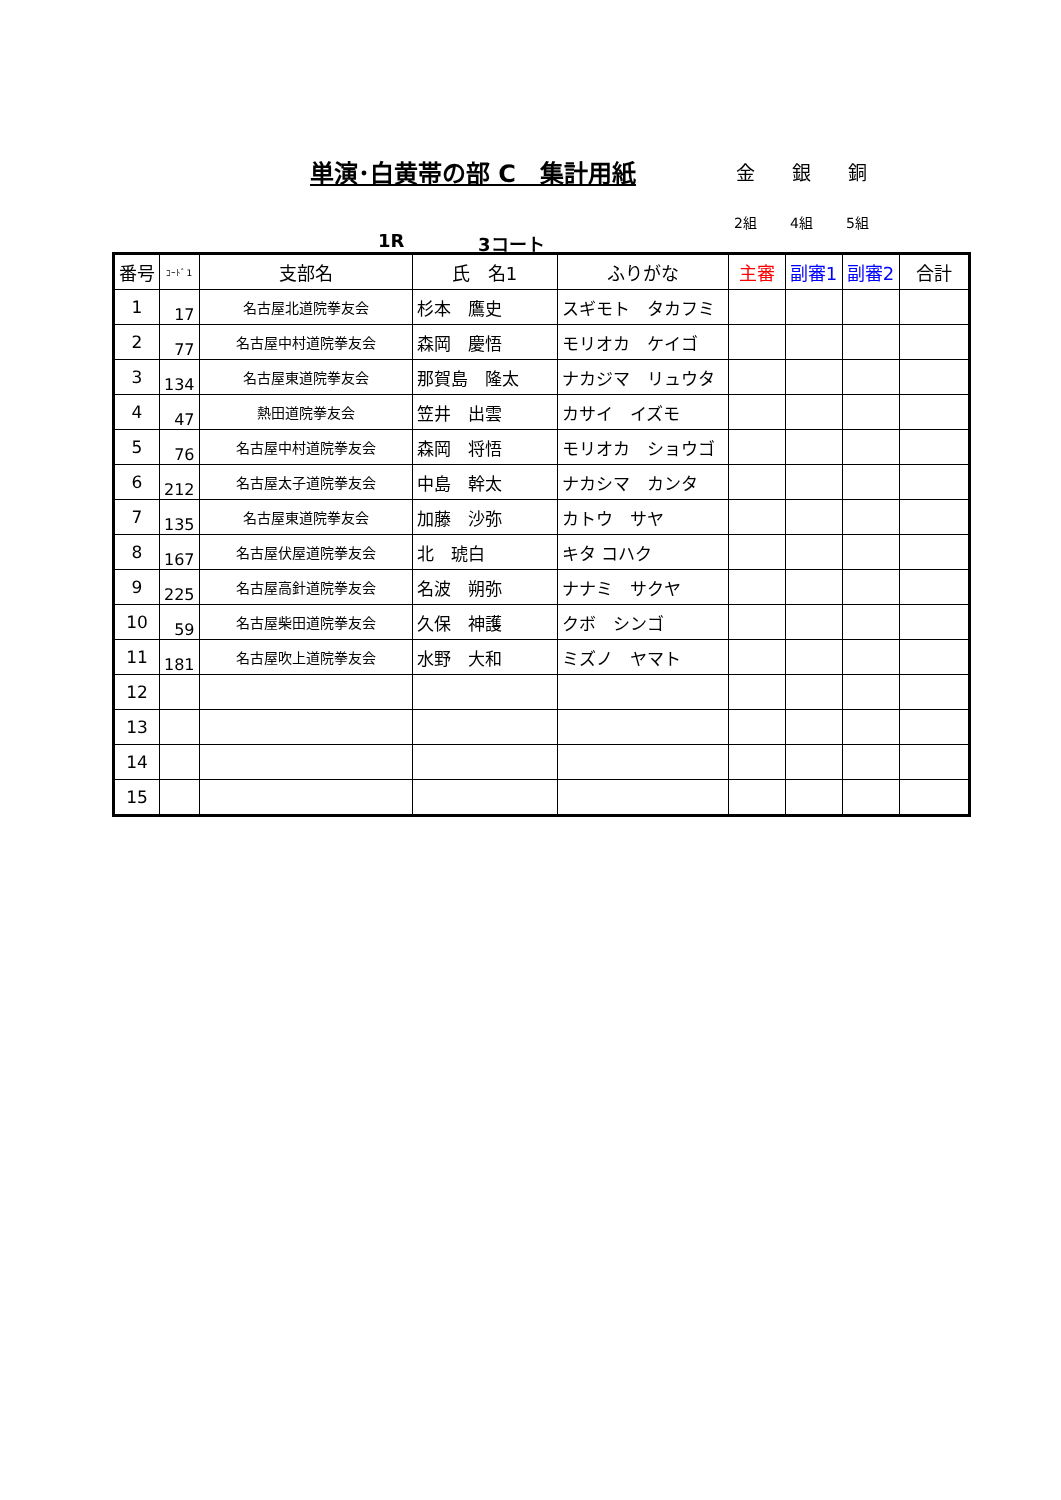単演･白黄帯の部 C　集計用紙 金 銀 銅
2組 4組 5組
1R 3コート
| 番号 | ｺｰﾄﾞ1 | 支部名 | 氏 名1 | ふりがな | 主審 | 副審1 | 副審2 | 合計 |
| --- | --- | --- | --- | --- | --- | --- | --- | --- |
| 1 | 17 | 名古屋北道院拳友会 | 杉本 鷹史 | スギモト タカフミ | | | | |
| 2 | 77 | 名古屋中村道院拳友会 | 森岡 慶悟 | モリオカ ケイゴ | | | | |
| 3 | 134 | 名古屋東道院拳友会 | 那賀島 隆太 | ナカジマ リュウタ | | | | |
| 4 | 47 | 熱田道院拳友会 | 笠井 出雲 | カサイ イズモ | | | | |
| 5 | 76 | 名古屋中村道院拳友会 | 森岡 将悟 | モリオカ ショウゴ | | | | |
| 6 | 212 | 名古屋太子道院拳友会 | 中島 幹太 | ナカシマ カンタ | | | | |
| 7 | 135 | 名古屋東道院拳友会 | 加藤 沙弥 | カトウ サヤ | | | | |
| 8 | 167 | 名古屋伏屋道院拳友会 | 北 琥白 | キタ コハク | | | | |
| 9 | 225 | 名古屋高針道院拳友会 | 名波 朔弥 | ナナミ サクヤ | | | | |
| 10 | 59 | 名古屋柴田道院拳友会 | 久保 神護 | クボ シンゴ | | | | |
| 11 | 181 | 名古屋吹上道院拳友会 | 水野 大和 | ミズノ ヤマト | | | | |
| 12 | | | | | | | | |
| 13 | | | | | | | | |
| 14 | | | | | | | | |
| 15 | | | | | | | | |